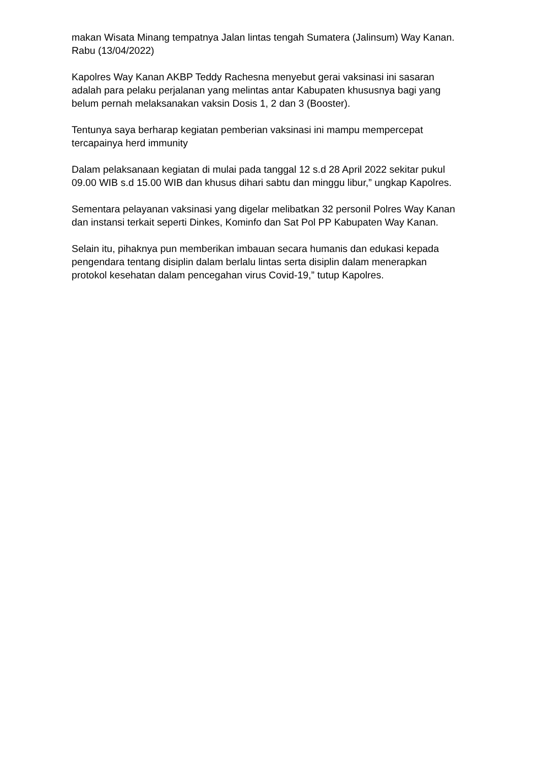makan Wisata Minang tempatnya Jalan lintas tengah Sumatera (Jalinsum) Way Kanan. Rabu (13/04/2022)
Kapolres Way Kanan AKBP Teddy Rachesna menyebut gerai vaksinasi ini sasaran adalah para pelaku perjalanan yang melintas antar Kabupaten khususnya bagi yang belum pernah melaksanakan vaksin Dosis 1, 2 dan 3 (Booster).
Tentunya saya berharap kegiatan pemberian vaksinasi ini mampu mempercepat tercapainya herd immunity
Dalam pelaksanaan kegiatan di mulai pada tanggal 12 s.d 28 April 2022 sekitar pukul 09.00 WIB s.d 15.00 WIB dan khusus dihari sabtu dan minggu libur,” ungkap Kapolres.
Sementara pelayanan vaksinasi yang digelar melibatkan 32 personil Polres Way Kanan dan instansi terkait seperti Dinkes, Kominfo dan Sat Pol PP Kabupaten Way Kanan.
Selain itu, pihaknya pun memberikan imbauan secara humanis dan edukasi kepada pengendara tentang disiplin dalam berlalu lintas serta disiplin dalam menerapkan protokol kesehatan dalam pencegahan virus Covid-19,” tutup Kapolres.